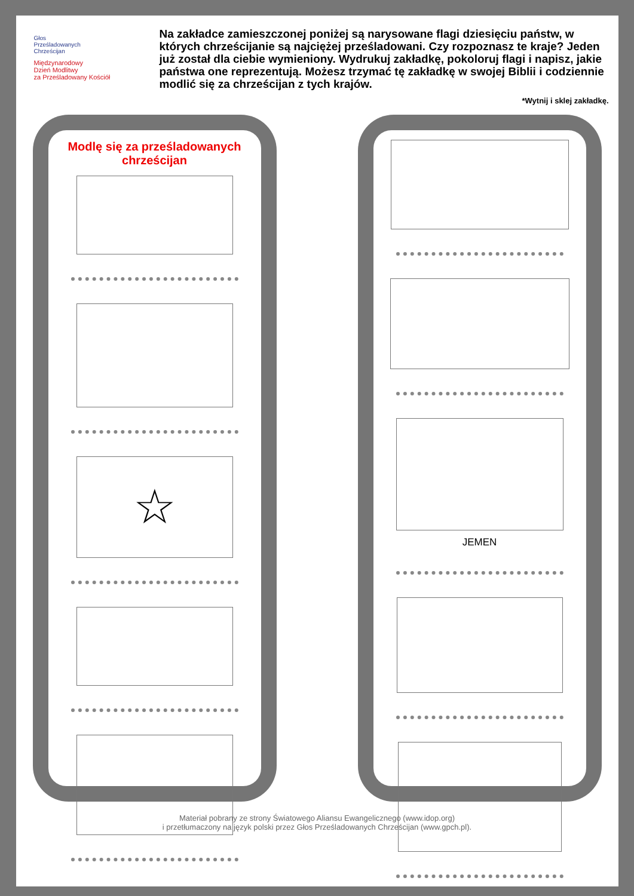Głos
Prześladowanych
Chrześcijan
Międzynarodowy
Dzień Modlitwy
za Prześladowany Kościół
Na zakładce zamieszczonej poniżej są narysowane flagi dziesięciu państw, w których chrześcijanie są najciężej prześladowani. Czy rozpoznasz te kraje? Jeden już został dla ciebie wymieniony. Wydrukuj zakładkę, pokolo­ruj flagi i napisz, jakie państwa one reprezentują. Możesz trzymać tę za­kładkę w swojej Biblii i codziennie modlić się za chrześcijan z tych krajów.
*Wytnij i sklej zakładkę.
Modlę się za prześladowanych chrześcijan
☆
JEMEN
Materiał pobrany ze strony Światowego Aliansu Ewangelicznego (www.idop.org)
i przetłumaczony na język polski przez Głos Prześladowanych Chrześcijan (www.gpch.pl).